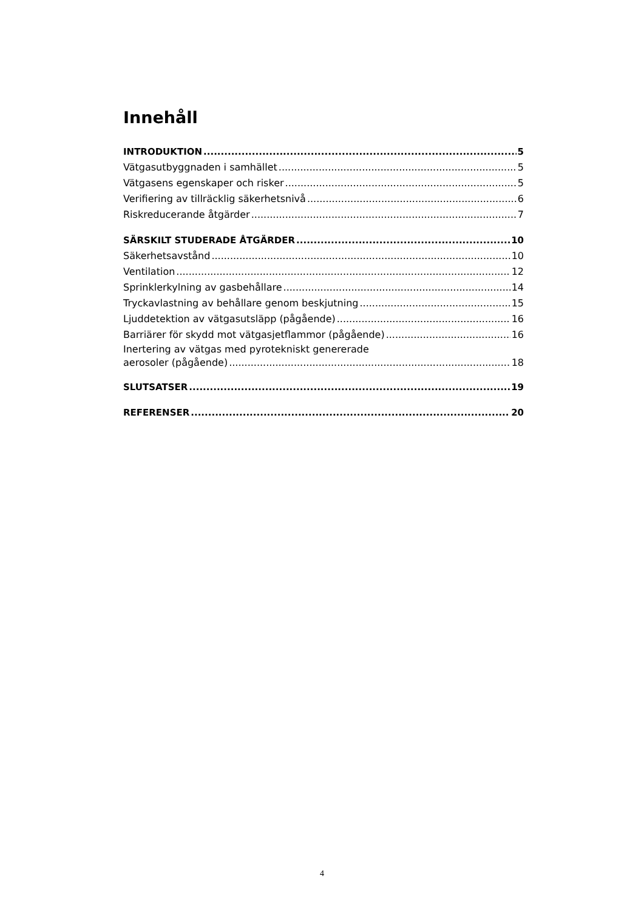Innehåll
INTRODUKTION 5
Vätgasutbyggnaden i samhället 5
Vätgasens egenskaper och risker 5
Verifiering av tillräcklig säkerhetsnivå 6
Riskreducerande åtgärder 7
SÄRSKILT STUDERADE ÅTGÄRDER 10
Säkerhetsavstånd 10
Ventilation 12
Sprinklerkylning av gasbehållare 14
Tryckavlastning av behållare genom beskjutning 15
Ljuddetektion av vätgasutsläpp (pågående) 16
Barriärer för skydd mot vätgasjetflammor (pågående) 16
Inertering av vätgas med pyrotekniskt genererade
aerosoler (pågående) 18
SLUTSATSER 19
REFERENSER 20
4